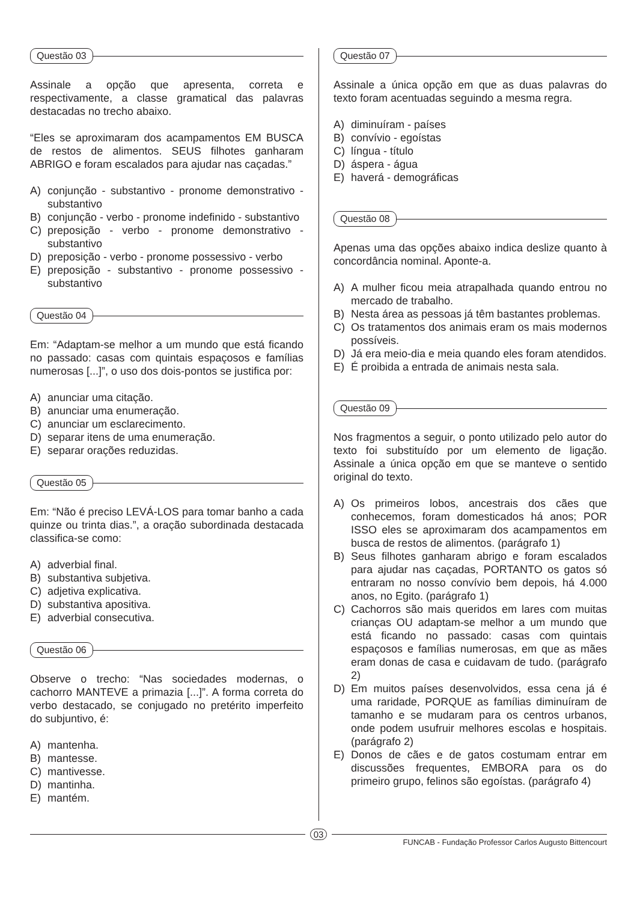Questão 03
Assinale a opção que apresenta, correta e respectivamente, a classe gramatical das palavras destacadas no trecho abaixo.
“Eles se aproximaram dos acampamentos EM BUSCA de restos de alimentos. SEUS filhotes ganharam ABRIGO e foram escalados para ajudar nas caçadas.”
A) conjunção - substantivo - pronome demonstrativo - substantivo
B) conjunção - verbo - pronome indefinido - substantivo
C) preposição - verbo - pronome demonstrativo - substantivo
D) preposição - verbo - pronome possessivo - verbo
E) preposição - substantivo - pronome possessivo - substantivo
Questão 04
Em: “Adaptam-se melhor a um mundo que está ficando no passado: casas com quintais espaçosos e famílias numerosas [...]”, o uso dos dois-pontos se justifica por:
A) anunciar uma citação.
B) anunciar uma enumeração.
C) anunciar um esclarecimento.
D) separar itens de uma enumeração.
E) separar orações reduzidas.
Questão 05
Em: “Não é preciso LEVÁ-LOS para tomar banho a cada quinze ou trinta dias.”, a oração subordinada destacada classifica-se como:
A) adverbial final.
B) substantiva subjetiva.
C) adjetiva explicativa.
D) substantiva apositiva.
E) adverbial consecutiva.
Questão 06
Observe o trecho: “Nas sociedades modernas, o cachorro MANTEVE a primazia [...]”. A forma correta do verbo destacado, se conjugado no pretérito imperfeito do subjuntivo, é:
A) mantenha.
B) mantesse.
C) mantivesse.
D) mantinha.
E) mantém.
Questão 07
Assinale a única opção em que as duas palavras do texto foram acentuadas seguindo a mesma regra.
A) diminuíram - países
B) convívio - egoístas
C) língua - título
D) áspera - água
E) haverá - demográficas
Questão 08
Apenas uma das opções abaixo indica deslize quanto à concordância nominal. Aponte-a.
A) A mulher ficou meia atrapalhada quando entrou no mercado de trabalho.
B) Nesta área as pessoas já têm bastantes problemas.
C) Os tratamentos dos animais eram os mais modernos possíveis.
D) Já era meio-dia e meia quando eles foram atendidos.
E) É proibida a entrada de animais nesta sala.
Questão 09
Nos fragmentos a seguir, o ponto utilizado pelo autor do texto foi substituído por um elemento de ligação. Assinale a única opção em que se manteve o sentido original do texto.
A) Os primeiros lobos, ancestrais dos cães que conhecemos, foram domesticados há anos; POR ISSO eles se aproximaram dos acampamentos em busca de restos de alimentos. (parágrafo 1)
B) Seus filhotes ganharam abrigo e foram escalados para ajudar nas caçadas, PORTANTO os gatos só entraram no nosso convívio bem depois, há 4.000 anos, no Egito. (parágrafo 1)
C) Cachorros são mais queridos em lares com muitas crianças OU adaptam-se melhor a um mundo que está ficando no passado: casas com quintais espaçosos e famílias numerosas, em que as mães eram donas de casa e cuidavam de tudo. (parágrafo 2)
D) Em muitos países desenvolvidos, essa cena já é uma raridade, PORQUE as famílias diminuíram de tamanho e se mudaram para os centros urbanos, onde podem usufruir melhores escolas e hospitais. (parágrafo 2)
E) Donos de cães e de gatos costumam entrar em discussões frequentes, EMBORA para os do primeiro grupo, felinos são egoístas. (parágrafo 4)
03
FUNCAB - Fundação Professor Carlos Augusto Bittencourt